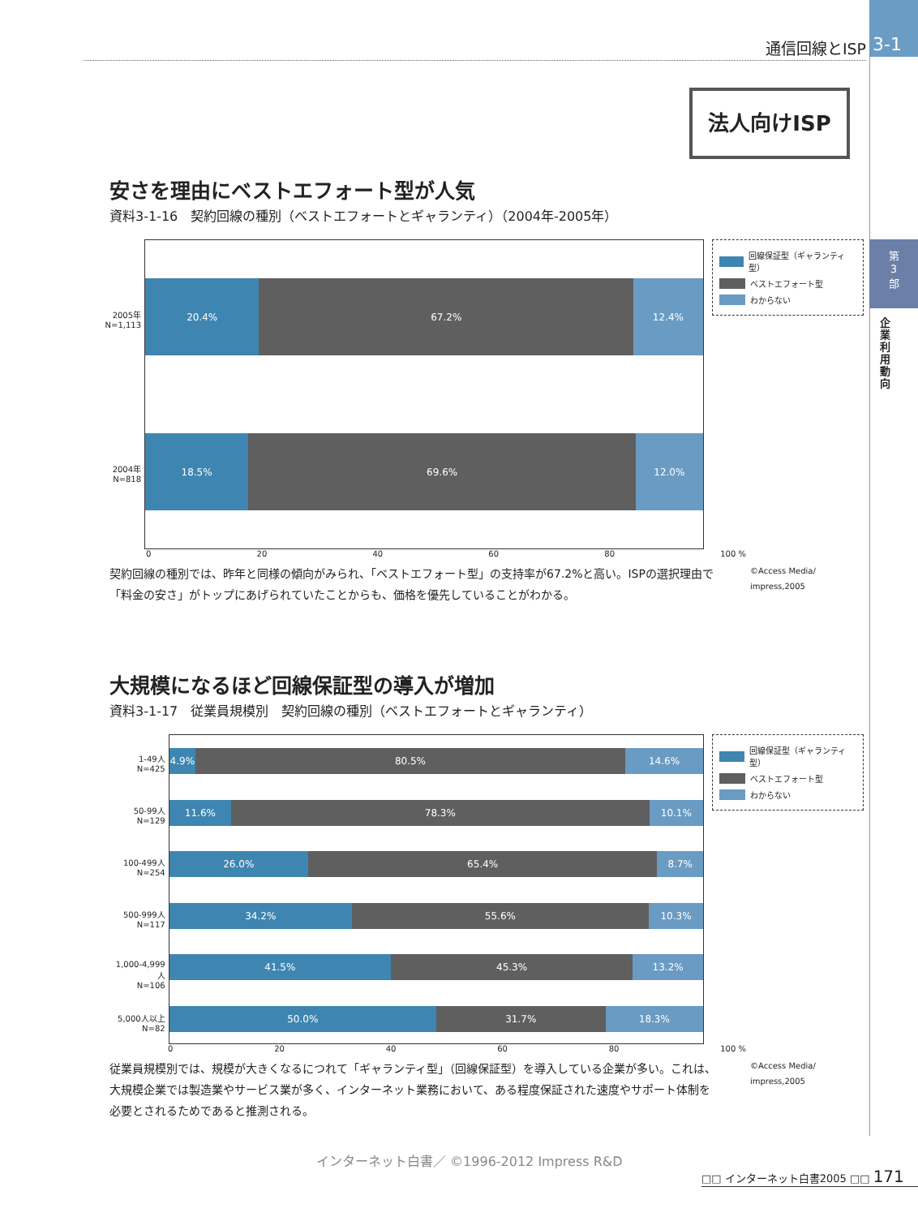3-1
第
3
部
企業利用動向
通信回線とISP
法人向けISP
安さを理由にベストエフォート型が人気
資料3-1-16　契約回線の種別（ベストエフォートとギャランティ）（2004年-2005年）
2005年
N=1,113
2004年
N=818
20.4% 67.2% 12.4%
18.5% 69.6% 12.0%
回線保証型（ギャランティ型）
ベストエフォート型
わからない
0 20 40 60 80 100 %
契約回線の種別では、昨年と同様の傾向がみられ、「ベストエフォート型」の支持率が67.2%と高い。ISPの選択理由で「料金の安さ」がトップにあげられていたことからも、価格を優先していることがわかる。
©Access Media/ impress,2005
大規模になるほど回線保証型の導入が増加
資料3-1-17　従業員規模別　契約回線の種別（ベストエフォートとギャランティ）
1-49人
N=425
50-99人
N=129
100-499人
N=254
500-999人
N=117
1,000-4,999人
N=106
5,000人以上
N=82
4.9% 80.5% 14.6%
11.6% 78.3% 10.1%
26.0% 65.4% 8.7%
34.2% 55.6% 10.3%
41.5% 45.3% 13.2%
50.0% 31.7% 18.3%
回線保証型（ギャランティ型）
ベストエフォート型
わからない
0 20 40 60 80 100 %
従業員規模別では、規模が大きくなるにつれて「ギャランティ型」（回線保証型）を導入している企業が多い。これは、大規模企業では製造業やサービス業が多く、インターネット業務において、ある程度保証された速度やサポート体制を必要とされるためであると推測される。
©Access Media/ impress,2005
インターネット白書／ ©1996-2012 Impress R&D
□□ インターネット白書2005 □□ 171